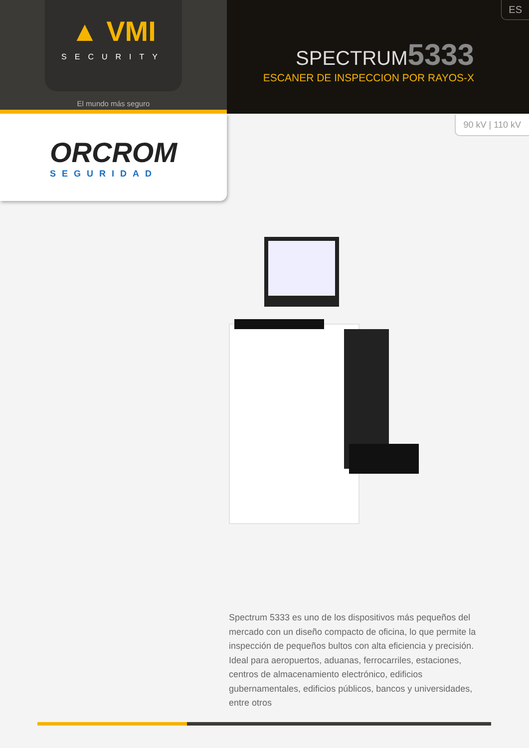▲ VMI
SECURITY
El mundo más seguro
ES
SPECTRUM5333
ESCANER DE INSPECCION POR RAYOS-X
90 kV | 110 kV
ORCROM
SEGURIDAD
Spectrum 5333 es uno de los dispositivos más pequeños del mercado con un diseño compacto de oficina, lo que permite la inspección de pequeños bultos con alta eficiencia y precisión. Ideal para aeropuertos, aduanas, ferrocarriles, estaciones, centros de almacenamiento electrónico, edificios gubernamentales, edificios públicos, bancos y universidades, entre otros